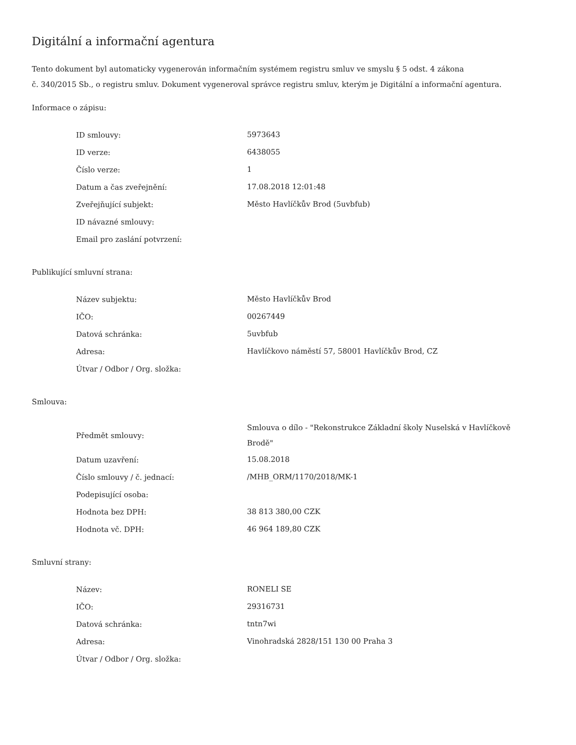Digitální a informační agentura
Tento dokument byl automaticky vygenerován informačním systémem registru smluv ve smyslu § 5 odst. 4 zákona
č. 340/2015 Sb., o registru smluv. Dokument vygeneroval správce registru smluv, kterým je Digitální a informační agentura.
Informace o zápisu:
| ID smlouvy: | 5973643 |
| ID verze: | 6438055 |
| Číslo verze: | 1 |
| Datum a čas zveřejnění: | 17.08.2018 12:01:48 |
| Zveřejňující subjekt: | Město Havlíčkův Brod (5uvbfub) |
| ID návazné smlouvy: | |
| Email pro zaslání potvrzení: | |
Publikující smluvní strana:
| Název subjektu: | Město Havlíčkův Brod |
| IČO: | 00267449 |
| Datová schránka: | 5uvbfub |
| Adresa: | Havlíčkovo náměstí 57, 58001 Havlíčkův Brod, CZ |
| Útvar / Odbor / Org. složka: | |
Smlouva:
| Předmět smlouvy: | Smlouva o dílo - "Rekonstrukce Základní školy Nuselská v Havlíčkově Brodě" |
| Datum uzavření: | 15.08.2018 |
| Číslo smlouvy / č. jednací: | /MHB_ORM/1170/2018/MK-1 |
| Podepisující osoba: | |
| Hodnota bez DPH: | 38 813 380,00 CZK |
| Hodnota vč. DPH: | 46 964 189,80 CZK |
Smluvní strany:
| Název: | RONELI SE |
| IČO: | 29316731 |
| Datová schránka: | tntn7wi |
| Adresa: | Vinohradská 2828/151 130 00 Praha 3 |
| Útvar / Odbor / Org. složka: | |